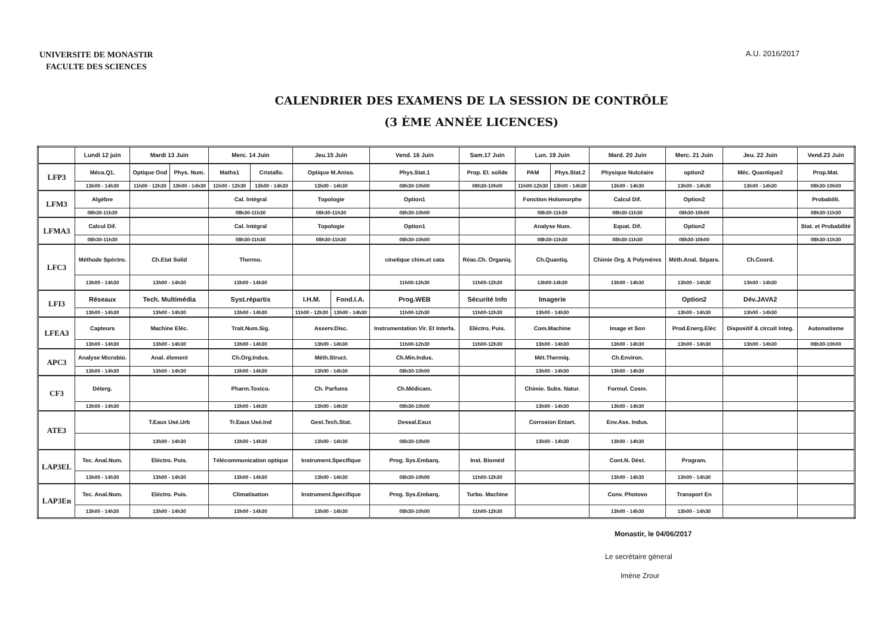UNIVERSITE DE MONASTIR
FACULTE DES SCIENCES
A.U. 2016/2017
CALENDRIER DES EXAMENS DE LA SESSION DE CONTRÔLE
(3 ÈME ANNÉE LICENCES)
| | Lundi 12 juin | Mardi 13 Juin | | Merc. 14 Juin | | Jeu.15 Juin | | Vend. 16 Juin | Sam.17 Juin | Lun. 19 Juin | | Mard. 20 Juin | Merc. 21 Juin | Jeu. 22 Juin | Vend.23 Juin |
| --- | --- | --- | --- | --- | --- | --- | --- | --- | --- | --- | --- | --- | --- | --- | --- |
| LFP3 | Méca.Q1. | Optique Ond | Phys. Num. | Maths1 | Cristallo. | Optique M.Aniso. | | Phys.Stat.1 | Prop. El. solide | PAM | Phys.Stat.2 | Physique Nulcéaire | option2 | Méc. Quantique2 | Prop.Mat. |
| | 13h00 - 14h30 | 11h00 - 12h30 | 13h00 - 14h30 | 11h00 - 12h30 | 13h00 - 14h30 | 13h00 - 14h30 | | 08h30-10h00 | 08h30-10h00 | 11h00-12h30 | 13h00 - 14h30 | 13h00 - 14h30 | 13h00 - 14h30 | 13h00 - 14h30 | 08h30-10h00 |
| LFM3 | Algèbre | | | Cal. Intégral | | Topologie | | Option1 | | Fonction Holomorphe | | Calcul Dif. | Option2 | | Probabilit. |
| | 08h30-11h30 | | | 08h30-11h30 | | 08h30-11h30 | | 08h30-10h00 | | 08h30-11h30 | | 08h30-11h30 | 08h30-10h00 | | 08h30-11h30 |
| LFMA3 | Calcul Dif. | | | Cal. Intégral | | Topologie | | Option1 | | Analyse Num. | | Equat. Dif. | Option2 | | Stat. et Probabilité |
| | 08h30-11h30 | | | 08h30-11h30 | | 08h30-11h30 | | 08h30-10h00 | | 08h30-11h30 | | 08h30-11h30 | 08h30-10h00 | | 08h30-11h30 |
| LFC3 | Méthode Spéctro. | Ch.Etat Solid | | Thermo. | | | | cinetique chim.et cata | Réac.Ch. Organiq. | Ch.Quantiq. | | Chimie Org. & Polymères | Méth.Anal. Sépara. | Ch.Coord. | |
| | 13h00 - 14h30 | 13h00 - 14h30 | | 13h00 - 14h30 | | | | 11h00-12h30 | 11h00-12h30 | 13h00-14h30 | | 13h00 - 14h30 | 13h00 - 14h30 | 13h00 - 14h30 | |
| LFI3 | Réseaux | Tech. Multimédia | | Syst.répartis | | I.H.M. | Fond.I.A. | Prog.WEB | Sécurité Info | Imagerie | | | Option2 | Dév.JAVA2 | |
| | 13h00 - 14h30 | 13h00 - 14h30 | | 13h00 - 14h30 | | 11h00 - 12h30 | 13h00 - 14h30 | 11h00-12h30 | 11h00-12h30 | 13h00 - 14h30 | | | 13h00 - 14h30 | 13h00 - 14h30 | |
| LFEA3 | Capteurs | Machine Eléc. | | Trait.Num.Sig. | | Asserv.Disc. | | Instrumentation Vir. Et Interfa. | Eléctro. Puis. | Com.Machine | | Image et Son | Prod.Energ.Eléc | Dispositif & circuit Integ. | Automatisme |
| | 13h00 - 14h30 | 13h00 - 14h30 | | 13h00 - 14h30 | | 13h00 - 14h30 | | 11h00-12h30 | 11h00-12h30 | 13h00 - 14h30 | | 13h00 - 14h30 | 13h00 - 14h30 | 13h00 - 14h30 | 08h30-10h00 |
| APC3 | Analyse Microbio. | Anal. élement | | Ch.Org.Indus. | | Méth.Struct. | | Ch.Min.Indus. | | Mét.Thermiq. | | Ch.Environ. | | | |
| | 13h00 - 14h30 | 13h00 - 14h30 | | 13h00 - 14h30 | | 13h00 - 14h30 | | 08h30-10h00 | | 13h00 - 14h30 | | 13h00 - 14h30 | | | |
| CF3 | Déterg. | | | Pharm.Toxico. | | Ch. Parfums | | Ch.Médicam. | | Chimie. Subs. Natur. | | Formul. Cosm. | | | |
| | 13h00 - 14h30 | | | 13h00 - 14h30 | | 13h00 - 14h30 | | 08h30-10h00 | | 13h00 - 14h30 | | 13h00 - 14h30 | | | |
| ATE3 | | T.Eaux Usé.Urb | | Tr.Eaux Usé.Ind | | Gest.Tech.Stat. | | Dessal.Eaux | | Corrosion Entart. | | Env.Ass. Indus. | | | |
| | | 13h00 - 14h30 | | 13h00 - 14h30 | | 13h00 - 14h30 | | 08h30-10h00 | | 13h00 - 14h30 | | 13h00 - 14h30 | | | |
| LAP3EL | Tec. Anal.Num. | Eléctro. Puis. | | Télécommunication optique | | Instrument.Specifique | | Prog. Sys.Embarq. | Inst. Bioméd | | | Cont.N. Dést. | Program. | | |
| | 13h00 - 14h30 | 13h00 - 14h30 | | 13h00 - 14h30 | | 13h00 - 14h30 | | 08h30-10h00 | 11h00-12h30 | | | 13h00 - 14h30 | 13h00 - 14h30 | | |
| LAP3En | Tec. Anal.Num. | Eléctro. Puis. | | Climatisation | | Instrument.Specifique | | Prog. Sys.Embarq. | Turbo. Machine | | | Conv. Photovo | Transport En | | |
| | 13h00 - 14h30 | 13h00 - 14h30 | | 13h00 - 14h30 | | 13h00 - 14h30 | | 08h30-10h00 | 11h00-12h30 | | | 13h00 - 14h30 | 13h00 - 14h30 | | |
Monastir, le 04/06/2017
Le secrétaire géneral
Imène Zrour